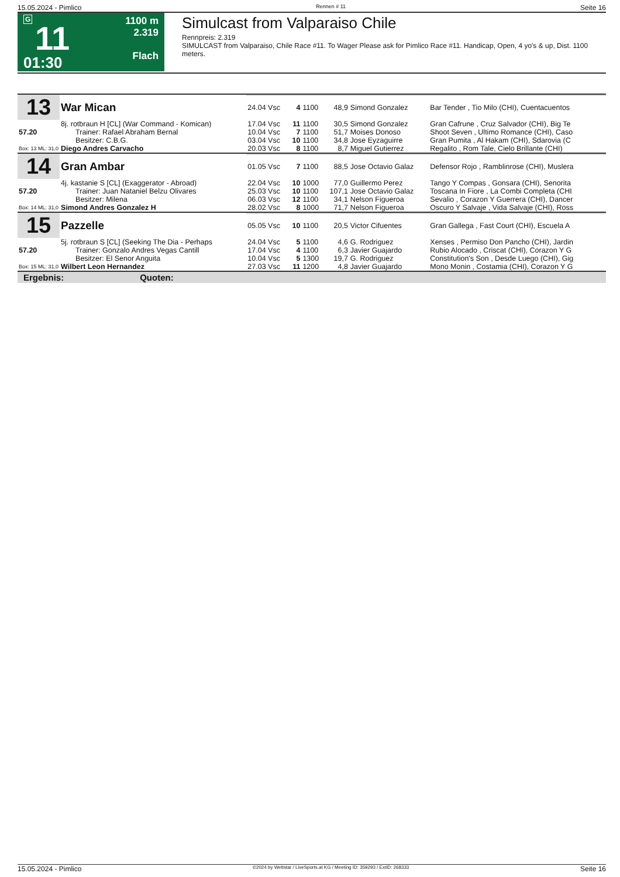15.05.2024 - Pimlico Rennen # 11 Seite 16
G
11
01:30
1100 m
2.319
Flach
Simulcast from Valparaiso Chile
Rennpreis: 2.319
SIMULCAST from Valparaiso, Chile Race #11. To Wager Please ask for Pimlico Race #11. Handicap, Open, 4 yo's & up, Dist. 1100 meters.
| 13 | War Mican | | | | | | |
| | | 24.04 Vsc | 4 | 1100 | 48,9 | Simond Gonzalez | Bar Tender , Tio Milo (CHI), Cuentacuentos |
| | 8j. rotbraun H [CL] (War Command - Komican) | 17.04 Vsc | 11 | 1100 | 30,5 | Simond Gonzalez | Gran Cafrune , Cruz Salvador (CHI), Big Te |
| 57.20 | Trainer: Rafael Abraham Bernal | 10.04 Vsc | 7 | 1100 | 51,7 | Moises Donoso | Shoot Seven , Ultimo Romance (CHI), Caso |
| | Besitzer: C.B.G. | 03.04 Vsc | 10 | 1100 | 34,8 | Jose Eyzaguirre | Gran Pumita , Al Hakam (CHI), Sdarovia (C |
| Box: 13 ML: 31,0 | Diego Andres Carvacho | 20.03 Vsc | 8 | 1100 | 8,7 | Miguel Gutierrez | Regalito , Rom Tale, Cielo Brillante (CHI) |
| 14 | Gran Ambar | | | | | | |
| | | 01.05 Vsc | 7 | 1100 | 88,5 | Jose Octavio Galaz | Defensor Rojo , Ramblinrose (CHI), Muslera |
| | 4j. kastanie S [CL] (Exaggerator - Abroad) | 22.04 Vsc | 10 | 1000 | 77,0 | Guillermo Perez | Tango Y Compas , Gonsara (CHI), Senorita |
| 57.20 | Trainer: Juan Nataniel Belzu Olivares | 25.03 Vsc | 10 | 1100 | 107,1 | Jose Octavio Galaz | Toscana In Fiore , La Combi Completa (CHI |
| | Besitzer: Milena | 06.03 Vsc | 12 | 1100 | 34,1 | Nelson Figueroa | Sevalio , Corazon Y Guerrera (CHI), Dancer |
| Box: 14 ML: 31,0 | Simond Andres Gonzalez H | 28.02 Vsc | 8 | 1000 | 71,7 | Nelson Figueroa | Oscuro Y Salvaje , Vida Salvaje (CHI), Ross |
| 15 | Pazzelle | | | | | | |
| | | 05.05 Vsc | 10 | 1100 | 20,5 | Victor Cifuentes | Gran Gallega , Fast Court (CHI), Escuela A |
| | 5j. rotbraun S [CL] (Seeking The Dia - Perhaps | 24.04 Vsc | 5 | 1100 | 4,6 | G. Rodriguez | Xenses , Permiso Don Pancho (CHI), Jardin |
| 57.20 | Trainer: Gonzalo Andres Vegas Cantill | 17.04 Vsc | 4 | 1100 | 6,3 | Javier Guajardo | Rubio Alocado , Criscat (CHI), Corazon Y G |
| | Besitzer: El Senor Anguita | 10.04 Vsc | 5 | 1300 | 19,7 | G. Rodriguez | Constitution's Son , Desde Luego (CHI), Gig |
| Box: 15 ML: 31,0 | Wilbert Leon Hernandez | 27.03 Vsc | 11 | 1200 | 4,8 | Javier Guajardo | Mono Monin , Costamia (CHI), Corazon Y G |
Ergebnis: Quoten:
15.05.2024 - Pimlico ©2024 by Wettstar / LiveSports.at KG / Meeting ID: 359293 / ExtID: 268333 Seite 16